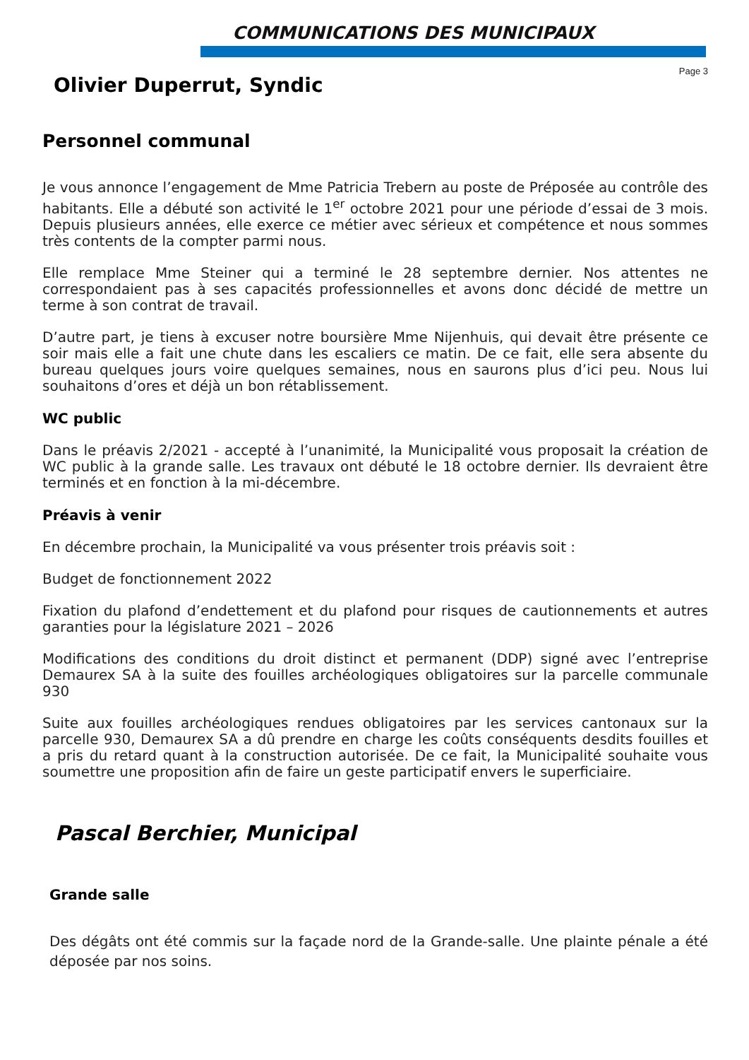COMMUNICATIONS DES MUNICIPAUX
Page 3
Olivier Duperrut, Syndic
Personnel communal
Je vous annonce l’engagement de Mme Patricia Trebern au poste de Préposée au contrôle des habitants. Elle a débuté son activité le 1<sup>er</sup> octobre 2021 pour une période d’essai de 3 mois. Depuis plusieurs années, elle exerce ce métier avec sérieux et compétence et nous sommes très contents de la compter parmi nous.
Elle remplace Mme Steiner qui a terminé le 28 septembre dernier. Nos attentes ne correspondaient pas à ses capacités professionnelles et avons donc décidé de mettre un terme à son contrat de travail.
D’autre part, je tiens à excuser notre boursière Mme Nijenhuis, qui devait être présente ce soir mais elle a fait une chute dans les escaliers ce matin. De ce fait, elle sera absente du bureau quelques jours voire quelques semaines, nous en saurons plus d’ici peu. Nous lui souhaitons d’ores et déjà un bon rétablissement.
WC public
Dans le préavis 2/2021 - accepté à l’unanimité, la Municipalité vous proposait la création de WC public à la grande salle. Les travaux ont débuté le 18 octobre dernier. Ils devraient être terminés et en fonction à la mi-décembre.
Préavis à venir
En décembre prochain, la Municipalité va vous présenter trois préavis soit :
Budget de fonctionnement 2022
Fixation du plafond d’endettement et du plafond pour risques de cautionnements et autres garanties pour la législature 2021 – 2026
Modifications des conditions du droit distinct et permanent (DDP) signé avec l’entreprise Demaurex SA à la suite des fouilles archéologiques obligatoires sur la parcelle communale 930
Suite aux fouilles archéologiques rendues obligatoires par les services cantonaux sur la parcelle 930, Demaurex SA a dû prendre en charge les coûts conséquents desdits fouilles et a pris du retard quant à la construction autorisée. De ce fait, la Municipalité souhaite vous soumettre une proposition afin de faire un geste participatif envers le superficiaire.
Pascal Berchier, Municipal
Grande salle
Des dégâts ont été commis sur la façade nord de la Grande-salle. Une plainte pénale a été déposée par nos soins.